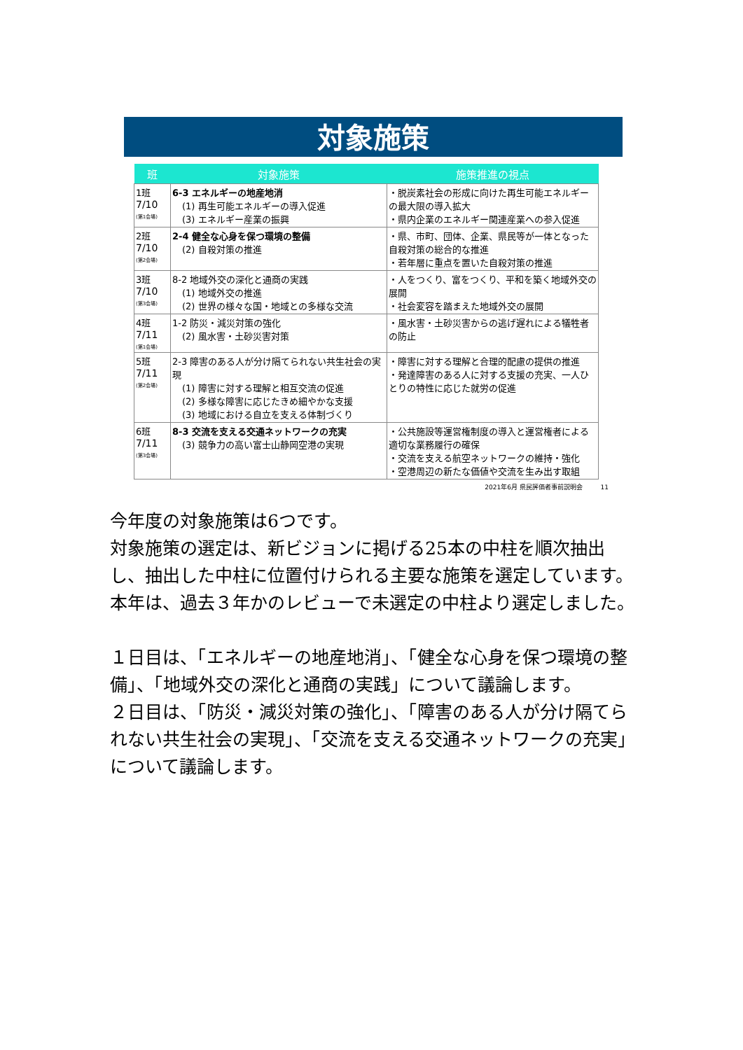対象施策
| 班 | 対象施策 | 施策推進の視点 |
| --- | --- | --- |
| 1班 7/10 (第1会場) | 6-3 エネルギーの地産地消 (1) 再生可能エネルギーの導入促進 (3) エネルギー産業の振興 | ・脱炭素社会の形成に向けた再生可能エネルギーの最大限の導入拡大 ・県内企業のエネルギー関連産業への参入促進 |
| 2班 7/10 (第2会場) | 2-4 健全な心身を保つ環境の整備 (2) 自殺対策の推進 | ・県、市町、団体、企業、県民等が一体となった自殺対策の総合的な推進 ・若年層に重点を置いた自殺対策の推進 |
| 3班 7/10 (第3会場) | 8-2 地域外交の深化と通商の実践 (1) 地域外交の推進 (2) 世界の様々な国・地域との多様な交流 | ・人をつくり、富をつくり、平和を築く地域外交の展開 ・社会変容を踏まえた地域外交の展開 |
| 4班 7/11 (第1会場) | 1-2 防災・減災対策の強化 (2) 風水害・土砂災害対策 | ・風水害・土砂災害からの逃げ遅れによる犠牲者の防止 |
| 5班 7/11 (第2会場) | 2-3 障害のある人が分け隔てられない共生社会の実現 (1) 障害に対する理解と相互交流の促進 (2) 多様な障害に応じたきめ細やかな支援 (3) 地域における自立を支える体制づくり | ・障害に対する理解と合理的配慮の提供の推進 ・発達障害のある人に対する支援の充実、一人ひとりの特性に応じた就労の促進 |
| 6班 7/11 (第3会場) | 8-3 交流を支える交通ネットワークの充実 (3) 競争力の高い富士山静岡空港の実現 | ・公共施設等運営権制度の導入と運営権者による適切な業務履行の確保 ・交流を支える航空ネットワークの維持・強化 ・空港周辺の新たな価値や交流を生み出す取組 |
2021年6月 県民評価者事前説明会 11
今年度の対象施策は6つです。
対象施策の選定は、新ビジョンに掲げる25本の中柱を順次抽出し、抽出した中柱に位置付けられる主要な施策を選定しています。
本年は、過去３年かのレビューで未選定の中柱より選定しました。
１日目は、「エネルギーの地産地消」、「健全な心身を保つ環境の整備」、「地域外交の深化と通商の実践」について議論します。
２日目は、「防災・減災対策の強化」、「障害のある人が分け隔てられない共生社会の実現」、「交流を支える交通ネットワークの充実」について議論します。